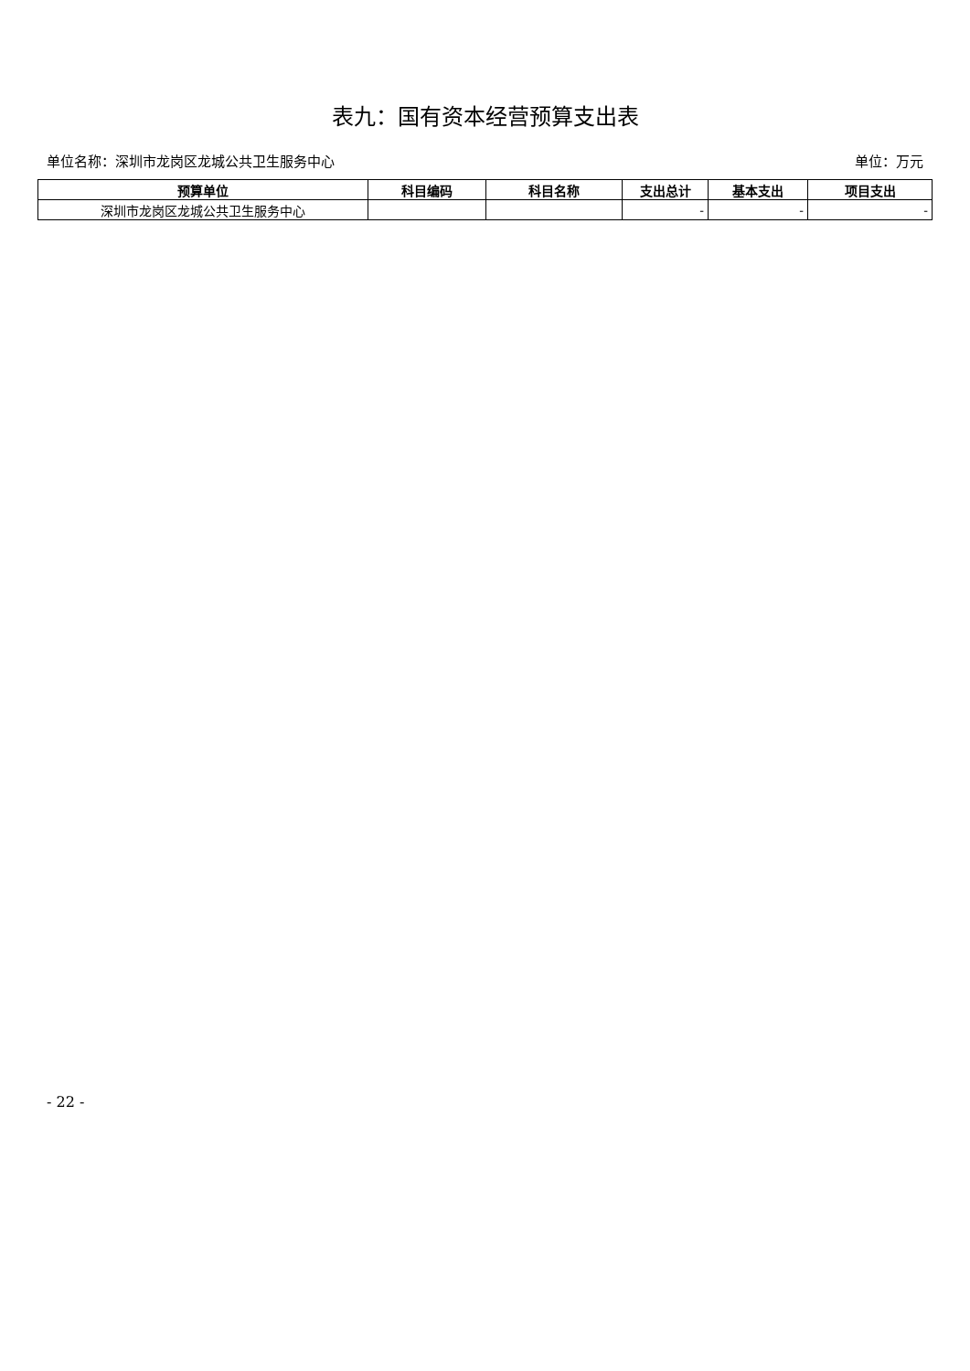表九：国有资本经营预算支出表
单位名称：深圳市龙岗区龙城公共卫生服务中心 单位：万元
| 预算单位 | 科目编码 | 科目名称 | 支出总计 | 基本支出 | 项目支出 |
| --- | --- | --- | --- | --- | --- |
| 深圳市龙岗区龙城公共卫生服务中心 | | | - | - | - |
- 22 -